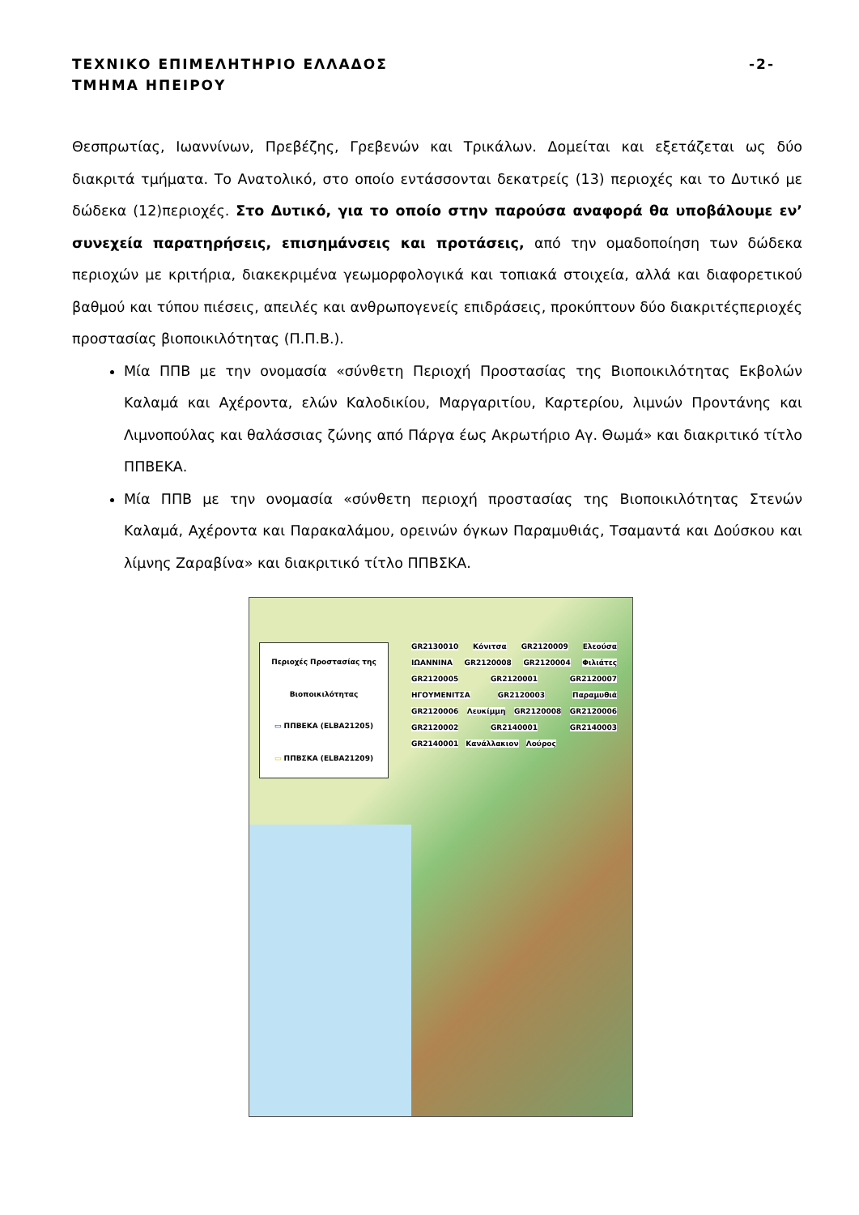-2- ΤΕΧΝΙΚΟ ΕΠΙΜΕΛΗΤΗΡΙΟ ΕΛΛΑΔΟΣ
ΤΜΗΜΑ ΗΠΕΙΡΟΥ
Θεσπρωτίας, Ιωαννίνων, Πρεβέζης, Γρεβενών και Τρικάλων. Δομείται και εξετάζεται ως δύο διακριτά τμήματα. Το Ανατολικό, στο οποίο εντάσσονται δεκατρείς (13) περιοχές και το Δυτικό με δώδεκα (12)περιοχές. Στο Δυτικό, για το οποίο στην παρούσα αναφορά θα υποβάλουμε εν’ συνεχεία παρατηρήσεις, επισημάνσεις και προτάσεις, από την ομαδοποίηση των δώδεκα περιοχών με κριτήρια, διακεκριμένα γεωμορφολογικά και τοπιακά στοιχεία, αλλά και διαφορετικού βαθμού και τύπου πιέσεις, απειλές και ανθρωπογενείς επιδράσεις, προκύπτουν δύο διακριτέςπεριοχές προστασίας βιοποικιλότητας (Π.Π.Β.).
Μία ΠΠΒ με την ονομασία «σύνθετη Περιοχή Προστασίας της Βιοποικιλότητας Εκβολών Καλαμά και Αχέροντα, ελών Καλοδικίου, Μαργαριτίου, Καρτερίου, λιμνών Προντάνης και Λιμνοπούλας και θαλάσσιας ζώνης από Πάργα έως Ακρωτήριο Αγ. Θωμά» και διακριτικό τίτλο ΠΠΒΕΚΑ.
Μία ΠΠΒ με την ονομασία «σύνθετη περιοχή προστασίας της Βιοποικιλότητας Στενών Καλαμά, Αχέροντα και Παρακαλάμου, ορεινών όγκων Παραμυθιάς, Τσαμαντά και Δούσκου και λίμνης Ζαραβίνα» και διακριτικό τίτλο ΠΠΒΣΚΑ.
Περιοχές Προστασίας της Βιοποικιλότητας
▭ ΠΠΒΕΚΑ (ELBA21205)
▭ ΠΠΒΣΚΑ (ELBA21209)
GR2130010 Κόνιτσα GR2120009 Ελεούσα ΙΩΑΝΝΙΝΑ GR2120008 GR2120004 Φιλιάτες GR2120005 GR2120001 GR2120007 ΗΓΟΥΜΕΝΙΤΣΑ GR2120003 Παραμυθιά GR2120006 Λευκίμμη GR2120008 GR2120006 GR2120002 GR2140001 GR2140003 GR2140001 Κανάλλακιον Λούρος